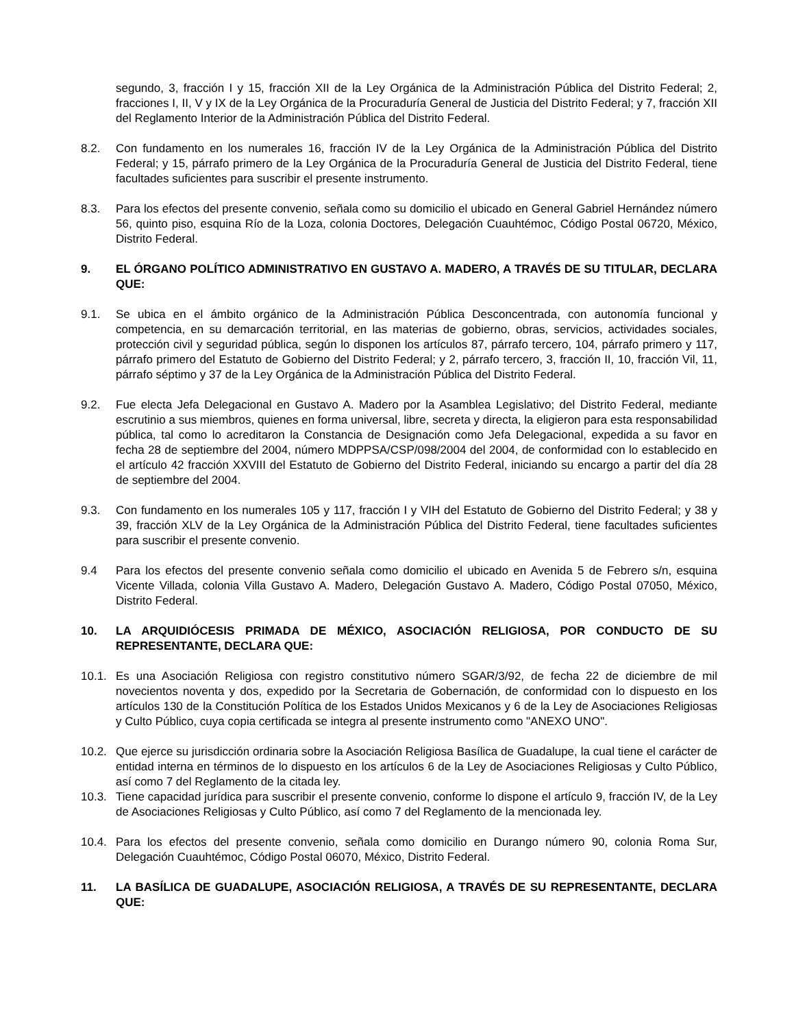segundo, 3, fracción I y 15, fracción XII de la Ley Orgánica de la Administración Pública del Distrito Federal; 2, fracciones I, II, V y IX de la Ley Orgánica de la Procuraduría General de Justicia del Distrito Federal; y 7, fracción XII del Reglamento Interior de la Administración Pública del Distrito Federal.
8.2. Con fundamento en los numerales 16, fracción IV de la Ley Orgánica de la Administración Pública del Distrito Federal; y 15, párrafo primero de la Ley Orgánica de la Procuraduría General de Justicia del Distrito Federal, tiene facultades suficientes para suscribir el presente instrumento.
8.3. Para los efectos del presente convenio, señala como su domicilio el ubicado en General Gabriel Hernández número 56, quinto piso, esquina Río de la Loza, colonia Doctores, Delegación Cuauhtémoc, Código Postal 06720, México, Distrito Federal.
9. EL ÓRGANO POLÍTICO ADMINISTRATIVO EN GUSTAVO A. MADERO, A TRAVÉS DE SU TITULAR, DECLARA QUE:
9.1. Se ubica en el ámbito orgánico de la Administración Pública Desconcentrada, con autonomía funcional y competencia, en su demarcación territorial, en las materias de gobierno, obras, servicios, actividades sociales, protección civil y seguridad pública, según lo disponen los artículos 87, párrafo tercero, 104, párrafo primero y 117, párrafo primero del Estatuto de Gobierno del Distrito Federal; y 2, párrafo tercero, 3, fracción II, 10, fracción Vil, 11, párrafo séptimo y 37 de la Ley Orgánica de la Administración Pública del Distrito Federal.
9.2. Fue electa Jefa Delegacional en Gustavo A. Madero por la Asamblea Legislativo; del Distrito Federal, mediante escrutinio a sus miembros, quienes en forma universal, libre, secreta y directa, la eligieron para esta responsabilidad pública, tal como lo acreditaron la Constancia de Designación como Jefa Delegacional, expedida a su favor en fecha 28 de septiembre del 2004, número MDPPSA/CSP/098/2004 del 2004, de conformidad con lo establecido en el artículo 42 fracción XXVIII del Estatuto de Gobierno del Distrito Federal, iniciando su encargo a partir del día 28 de septiembre del 2004.
9.3. Con fundamento en los numerales 105 y 117, fracción I y VIH del Estatuto de Gobierno del Distrito Federal; y 38 y 39, fracción XLV de la Ley Orgánica de la Administración Pública del Distrito Federal, tiene facultades suficientes para suscribir el presente convenio.
9.4 Para los efectos del presente convenio señala como domicilio el ubicado en Avenida 5 de Febrero s/n, esquina Vicente Villada, colonia Villa Gustavo A. Madero, Delegación Gustavo A. Madero, Código Postal 07050, México, Distrito Federal.
10. LA ARQUIDIÓCESIS PRIMADA DE MÉXICO, ASOCIACIÓN RELIGIOSA, POR CONDUCTO DE SU REPRESENTANTE, DECLARA QUE:
10.1. Es una Asociación Religiosa con registro constitutivo número SGAR/3/92, de fecha 22 de diciembre de mil novecientos noventa y dos, expedido por la Secretaria de Gobernación, de conformidad con lo dispuesto en los artículos 130 de la Constitución Política de los Estados Unidos Mexicanos y 6 de la Ley de Asociaciones Religiosas y Culto Público, cuya copia certificada se integra al presente instrumento como "ANEXO UNO".
10.2. Que ejerce su jurisdicción ordinaria sobre la Asociación Religiosa Basílica de Guadalupe, la cual tiene el carácter de entidad interna en términos de lo dispuesto en los artículos 6 de la Ley de Asociaciones Religiosas y Culto Público, así como 7 del Reglamento de la citada ley.
10.3. Tiene capacidad jurídica para suscribir el presente convenio, conforme lo dispone el artículo 9, fracción IV, de la Ley de Asociaciones Religiosas y Culto Público, así como 7 del Reglamento de la mencionada ley.
10.4. Para los efectos del presente convenio, señala como domicilio en Durango número 90, colonia Roma Sur, Delegación Cuauhtémoc, Código Postal 06070, México, Distrito Federal.
11. LA BASÍLICA DE GUADALUPE, ASOCIACIÓN RELIGIOSA, A TRAVÉS DE SU REPRESENTANTE, DECLARA QUE: